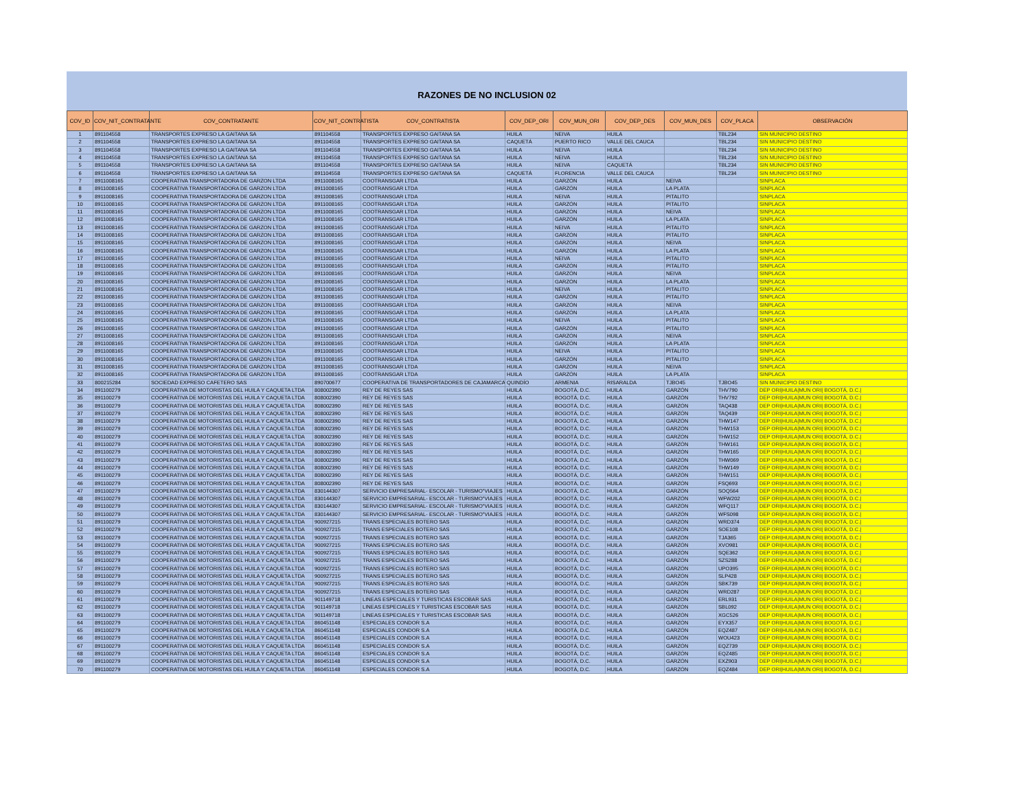RAZONES DE NO INCLUSION 02
| COV_ID | COV_NIT_CONTRATANTE | COV_CONTRATANTE | COV_NIT_CONTRATISTA | COV_CONTRATISTA | COV_DEP_ORI | COV_MUN_ORI | COV_DEP_DES | COV_MUN_DES | COV_PLACA | OBSERVACIÓN |
| --- | --- | --- | --- | --- | --- | --- | --- | --- | --- | --- |
| 1 | 891104558 | TRANSPORTES EXPRESO LA GAITANA SA | 891104558 | TRANSPORTES EXPRESO GAITANA SA | HUILA | NEIVA | HUILA | | TBL234 | SIN MUNICIPIO DESTINO |
| 2 | 891104558 | TRANSPORTES EXPRESO LA GAITANA SA | 891104558 | TRANSPORTES EXPRESO GAITANA SA | CAQUETÁ | PUERTO RICO | VALLE DEL CAUCA | | TBL234 | SIN MUNICIPIO DESTINO |
| 3 | 891104558 | TRANSPORTES EXPRESO LA GAITANA SA | 891104558 | TRANSPORTES EXPRESO GAITANA SA | HUILA | NEIVA | HUILA | | TBL234 | SIN MUNICIPIO DESTINO |
| 4 | 891104558 | TRANSPORTES EXPRESO LA GAITANA SA | 891104558 | TRANSPORTES EXPRESO GAITANA SA | HUILA | NEIVA | HUILA | | TBL234 | SIN MUNICIPIO DESTINO |
| 5 | 891104558 | TRANSPORTES EXPRESO LA GAITANA SA | 891104558 | TRANSPORTES EXPRESO GAITANA SA | HUILA | NEIVA | CAQUETÁ | | TBL234 | SIN MUNICIPIO DESTINO |
| 6 | 891104558 | TRANSPORTES EXPRESO LA GAITANA SA | 891104558 | TRANSPORTES EXPRESO GAITANA SA | CAQUETÁ | FLORENCIA | VALLE DEL CAUCA | | TBL234 | SIN MUNICIPIO DESTINO |
| 7 | 8911008165 | COOPERATIVA TRANSPORTADORA DE GARZON LTDA | 8911008165 | COOTRANSGAR LTDA | HUILA | GARZÓN | HUILA | NEIVA | | SINPLACA |
| 8 | 8911008165 | COOPERATIVA TRANSPORTADORA DE GARZON LTDA | 8911008165 | COOTRANSGAR LTDA | HUILA | GARZÓN | HUILA | LA PLATA | | SINPLACA |
| 9 | 8911008165 | COOPERATIVA TRANSPORTADORA DE GARZON LTDA | 8911008165 | COOTRANSGAR LTDA | HUILA | NEIVA | HUILA | PITALITO | | SINPLACA |
| 10 | 8911008165 | COOPERATIVA TRANSPORTADORA DE GARZON LTDA | 8911008165 | COOTRANSGAR LTDA | HUILA | GARZÓN | HUILA | PITALITO | | SINPLACA |
| 11 | 8911008165 | COOPERATIVA TRANSPORTADORA DE GARZON LTDA | 8911008165 | COOTRANSGAR LTDA | HUILA | GARZÓN | HUILA | NEIVA | | SINPLACA |
| 12 | 8911008165 | COOPERATIVA TRANSPORTADORA DE GARZON LTDA | 8911008165 | COOTRANSGAR LTDA | HUILA | GARZÓN | HUILA | LA PLATA | | SINPLACA |
| 13 | 8911008165 | COOPERATIVA TRANSPORTADORA DE GARZON LTDA | 8911008165 | COOTRANSGAR LTDA | HUILA | NEIVA | HUILA | PITALITO | | SINPLACA |
| 14 | 8911008165 | COOPERATIVA TRANSPORTADORA DE GARZON LTDA | 8911008165 | COOTRANSGAR LTDA | HUILA | GARZÓN | HUILA | PITALITO | | SINPLACA |
| 15 | 8911008165 | COOPERATIVA TRANSPORTADORA DE GARZON LTDA | 8911008165 | COOTRANSGAR LTDA | HUILA | GARZÓN | HUILA | NEIVA | | SINPLACA |
| 16 | 8911008165 | COOPERATIVA TRANSPORTADORA DE GARZON LTDA | 8911008165 | COOTRANSGAR LTDA | HUILA | GARZÓN | HUILA | LA PLATA | | SINPLACA |
| 17 | 8911008165 | COOPERATIVA TRANSPORTADORA DE GARZON LTDA | 8911008165 | COOTRANSGAR LTDA | HUILA | NEIVA | HUILA | PITALITO | | SINPLACA |
| 18 | 8911008165 | COOPERATIVA TRANSPORTADORA DE GARZON LTDA | 8911008165 | COOTRANSGAR LTDA | HUILA | GARZÓN | HUILA | PITALITO | | SINPLACA |
| 19 | 8911008165 | COOPERATIVA TRANSPORTADORA DE GARZON LTDA | 8911008165 | COOTRANSGAR LTDA | HUILA | GARZÓN | HUILA | NEIVA | | SINPLACA |
| 20 | 8911008165 | COOPERATIVA TRANSPORTADORA DE GARZON LTDA | 8911008165 | COOTRANSGAR LTDA | HUILA | GARZÓN | HUILA | LA PLATA | | SINPLACA |
| 21 | 8911008165 | COOPERATIVA TRANSPORTADORA DE GARZON LTDA | 8911008165 | COOTRANSGAR LTDA | HUILA | NEIVA | HUILA | PITALITO | | SINPLACA |
| 22 | 8911008165 | COOPERATIVA TRANSPORTADORA DE GARZON LTDA | 8911008165 | COOTRANSGAR LTDA | HUILA | GARZÓN | HUILA | PITALITO | | SINPLACA |
| 23 | 8911008165 | COOPERATIVA TRANSPORTADORA DE GARZON LTDA | 8911008165 | COOTRANSGAR LTDA | HUILA | GARZÓN | HUILA | NEIVA | | SINPLACA |
| 24 | 8911008165 | COOPERATIVA TRANSPORTADORA DE GARZON LTDA | 8911008165 | COOTRANSGAR LTDA | HUILA | GARZÓN | HUILA | LA PLATA | | SINPLACA |
| 25 | 8911008165 | COOPERATIVA TRANSPORTADORA DE GARZON LTDA | 8911008165 | COOTRANSGAR LTDA | HUILA | NEIVA | HUILA | PITALITO | | SINPLACA |
| 26 | 8911008165 | COOPERATIVA TRANSPORTADORA DE GARZON LTDA | 8911008165 | COOTRANSGAR LTDA | HUILA | GARZÓN | HUILA | PITALITO | | SINPLACA |
| 27 | 8911008165 | COOPERATIVA TRANSPORTADORA DE GARZON LTDA | 8911008165 | COOTRANSGAR LTDA | HUILA | GARZÓN | HUILA | NEIVA | | SINPLACA |
| 28 | 8911008165 | COOPERATIVA TRANSPORTADORA DE GARZON LTDA | 8911008165 | COOTRANSGAR LTDA | HUILA | GARZÓN | HUILA | LA PLATA | | SINPLACA |
| 29 | 8911008165 | COOPERATIVA TRANSPORTADORA DE GARZON LTDA | 8911008165 | COOTRANSGAR LTDA | HUILA | NEIVA | HUILA | PITALITO | | SINPLACA |
| 30 | 8911008165 | COOPERATIVA TRANSPORTADORA DE GARZON LTDA | 8911008165 | COOTRANSGAR LTDA | HUILA | GARZÓN | HUILA | PITALITO | | SINPLACA |
| 31 | 8911008165 | COOPERATIVA TRANSPORTADORA DE GARZON LTDA | 8911008165 | COOTRANSGAR LTDA | HUILA | GARZÓN | HUILA | NEIVA | | SINPLACA |
| 32 | 8911008165 | COOPERATIVA TRANSPORTADORA DE GARZON LTDA | 8911008165 | COOTRANSGAR LTDA | HUILA | GARZÓN | HUILA | LA PLATA | | SINPLACA |
| 33 | 800215284 | SOCIEDAD EXPRESO CAFETERO SAS | 890700677 | COOPERATIVA DE TRANSPORTADORES DE CAJAMARCA | QUINDÍO | ARMENIA | RISARALDA | TJBO45 | TJBO45 | SIN MUNICIPIO DESTINO |
| 34 | 891100279 | COOPERATIVA DE MOTORISTAS DEL HUILA Y CAQUETA LTDA | 808002390 | REY DE REYES SAS | HUILA | BOGOTÁ, D.C. | HUILA | GARZÓN | THV790 | DEP ORI/HUILA/MUN ORI/ BOGOTÁ, D.C./ |
| 35 | 891100279 | COOPERATIVA DE MOTORISTAS DEL HUILA Y CAQUETA LTDA | 808002390 | REY DE REYES SAS | HUILA | BOGOTÁ, D.C. | HUILA | GARZÓN | THV792 | DEP ORI/HUILA/MUN ORI/ BOGOTÁ, D.C./ |
| 36 | 891100279 | COOPERATIVA DE MOTORISTAS DEL HUILA Y CAQUETA LTDA | 808002390 | REY DE REYES SAS | HUILA | BOGOTÁ, D.C. | HUILA | GARZÓN | TAQ438 | DEP ORI/HUILA/MUN ORI/ BOGOTÁ, D.C./ |
| 37 | 891100279 | COOPERATIVA DE MOTORISTAS DEL HUILA Y CAQUETA LTDA | 808002390 | REY DE REYES SAS | HUILA | BOGOTÁ, D.C. | HUILA | GARZÓN | TAQ439 | DEP ORI/HUILA/MUN ORI/ BOGOTÁ, D.C./ |
| 38 | 891100279 | COOPERATIVA DE MOTORISTAS DEL HUILA Y CAQUETA LTDA | 808002390 | REY DE REYES SAS | HUILA | BOGOTÁ, D.C. | HUILA | GARZÓN | THW147 | DEP ORI/HUILA/MUN ORI/ BOGOTÁ, D.C./ |
| 39 | 891100279 | COOPERATIVA DE MOTORISTAS DEL HUILA Y CAQUETA LTDA | 808002390 | REY DE REYES SAS | HUILA | BOGOTÁ, D.C. | HUILA | GARZÓN | THW153 | DEP ORI/HUILA/MUN ORI/ BOGOTÁ, D.C./ |
| 40 | 891100279 | COOPERATIVA DE MOTORISTAS DEL HUILA Y CAQUETA LTDA | 808002390 | REY DE REYES SAS | HUILA | BOGOTÁ, D.C. | HUILA | GARZÓN | THW152 | DEP ORI/HUILA/MUN ORI/ BOGOTÁ, D.C./ |
| 41 | 891100279 | COOPERATIVA DE MOTORISTAS DEL HUILA Y CAQUETA LTDA | 808002390 | REY DE REYES SAS | HUILA | BOGOTÁ, D.C. | HUILA | GARZÓN | THW161 | DEP ORI/HUILA/MUN ORI/ BOGOTÁ, D.C./ |
| 42 | 891100279 | COOPERATIVA DE MOTORISTAS DEL HUILA Y CAQUETA LTDA | 808002390 | REY DE REYES SAS | HUILA | BOGOTÁ, D.C. | HUILA | GARZÓN | THW165 | DEP ORI/HUILA/MUN ORI/ BOGOTÁ, D.C./ |
| 43 | 891100279 | COOPERATIVA DE MOTORISTAS DEL HUILA Y CAQUETA LTDA | 808002390 | REY DE REYES SAS | HUILA | BOGOTÁ, D.C. | HUILA | GARZÓN | THW069 | DEP ORI/HUILA/MUN ORI/ BOGOTÁ, D.C./ |
| 44 | 891100279 | COOPERATIVA DE MOTORISTAS DEL HUILA Y CAQUETA LTDA | 808002390 | REY DE REYES SAS | HUILA | BOGOTÁ, D.C. | HUILA | GARZÓN | THW149 | DEP ORI/HUILA/MUN ORI/ BOGOTÁ, D.C./ |
| 45 | 891100279 | COOPERATIVA DE MOTORISTAS DEL HUILA Y CAQUETA LTDA | 808002390 | REY DE REYES SAS | HUILA | BOGOTÁ, D.C. | HUILA | GARZÓN | THW151 | DEP ORI/HUILA/MUN ORI/ BOGOTÁ, D.C./ |
| 46 | 891100279 | COOPERATIVA DE MOTORISTAS DEL HUILA Y CAQUETA LTDA | 808002390 | REY DE REYES SAS | HUILA | BOGOTÁ, D.C. | HUILA | GARZÓN | FSQ693 | DEP ORI/HUILA/MUN ORI/ BOGOTÁ, D.C./ |
| 47 | 891100279 | COOPERATIVA DE MOTORISTAS DEL HUILA Y CAQUETA LTDA | 830144307 | SERVICIO EMPRESARIAL- ESCOLAR - TURISMO"VIAJES | HUILA | BOGOTÁ, D.C. | HUILA | GARZÓN | SOQ564 | DEP ORI/HUILA/MUN ORI/ BOGOTÁ, D.C./ |
| 48 | 891100279 | COOPERATIVA DE MOTORISTAS DEL HUILA Y CAQUETA LTDA | 830144307 | SERVICIO EMPRESARIAL- ESCOLAR - TURISMO"VIAJES | HUILA | BOGOTÁ, D.C. | HUILA | GARZÓN | WFW202 | DEP ORI/HUILA/MUN ORI/ BOGOTÁ, D.C./ |
| 49 | 891100279 | COOPERATIVA DE MOTORISTAS DEL HUILA Y CAQUETA LTDA | 830144307 | SERVICIO EMPRESARIAL- ESCOLAR - TURISMO"VIAJES | HUILA | BOGOTÁ, D.C. | HUILA | GARZÓN | WFQ117 | DEP ORI/HUILA/MUN ORI/ BOGOTÁ, D.C./ |
| 50 | 891100279 | COOPERATIVA DE MOTORISTAS DEL HUILA Y CAQUETA LTDA | 830144307 | SERVICIO EMPRESARIAL- ESCOLAR - TURISMO"VIAJES | HUILA | BOGOTÁ, D.C. | HUILA | GARZÓN | WFS098 | DEP ORI/HUILA/MUN ORI/ BOGOTÁ, D.C./ |
| 51 | 891100279 | COOPERATIVA DE MOTORISTAS DEL HUILA Y CAQUETA LTDA | 900927215 | TRANS ESPECIALES BOTERO SAS | HUILA | BOGOTÁ, D.C. | HUILA | GARZÓN | WRD374 | DEP ORI/HUILA/MUN ORI/ BOGOTÁ, D.C./ |
| 52 | 891100279 | COOPERATIVA DE MOTORISTAS DEL HUILA Y CAQUETA LTDA | 900927215 | TRANS ESPECIALES BOTERO SAS | HUILA | BOGOTÁ, D.C. | HUILA | GARZÓN | SOE108 | DEP ORI/HUILA/MUN ORI/ BOGOTÁ, D.C./ |
| 53 | 891100279 | COOPERATIVA DE MOTORISTAS DEL HUILA Y CAQUETA LTDA | 900927215 | TRANS ESPECIALES BOTERO SAS | HUILA | BOGOTÁ, D.C. | HUILA | GARZÓN | TJA365 | DEP ORI/HUILA/MUN ORI/ BOGOTÁ, D.C./ |
| 54 | 891100279 | COOPERATIVA DE MOTORISTAS DEL HUILA Y CAQUETA LTDA | 900927215 | TRANS ESPECIALES BOTERO SAS | HUILA | BOGOTÁ, D.C. | HUILA | GARZÓN | XVO981 | DEP ORI/HUILA/MUN ORI/ BOGOTÁ, D.C./ |
| 55 | 891100279 | COOPERATIVA DE MOTORISTAS DEL HUILA Y CAQUETA LTDA | 900927215 | TRANS ESPECIALES BOTERO SAS | HUILA | BOGOTÁ, D.C. | HUILA | GARZÓN | SQE362 | DEP ORI/HUILA/MUN ORI/ BOGOTÁ, D.C./ |
| 56 | 891100279 | COOPERATIVA DE MOTORISTAS DEL HUILA Y CAQUETA LTDA | 900927215 | TRANS ESPECIALES BOTERO SAS | HUILA | BOGOTÁ, D.C. | HUILA | GARZÓN | SZS288 | DEP ORI/HUILA/MUN ORI/ BOGOTÁ, D.C./ |
| 57 | 891100279 | COOPERATIVA DE MOTORISTAS DEL HUILA Y CAQUETA LTDA | 900927215 | TRANS ESPECIALES BOTERO SAS | HUILA | BOGOTÁ, D.C. | HUILA | GARZÓN | UPO395 | DEP ORI/HUILA/MUN ORI/ BOGOTÁ, D.C./ |
| 58 | 891100279 | COOPERATIVA DE MOTORISTAS DEL HUILA Y CAQUETA LTDA | 900927215 | TRANS ESPECIALES BOTERO SAS | HUILA | BOGOTÁ, D.C. | HUILA | GARZÓN | SLP428 | DEP ORI/HUILA/MUN ORI/ BOGOTÁ, D.C./ |
| 59 | 891100279 | COOPERATIVA DE MOTORISTAS DEL HUILA Y CAQUETA LTDA | 900927215 | TRANS ESPECIALES BOTERO SAS | HUILA | BOGOTÁ, D.C. | HUILA | GARZÓN | SBK739 | DEP ORI/HUILA/MUN ORI/ BOGOTÁ, D.C./ |
| 60 | 891100279 | COOPERATIVA DE MOTORISTAS DEL HUILA Y CAQUETA LTDA | 900927215 | TRANS ESPECIALES BOTERO SAS | HUILA | BOGOTÁ, D.C. | HUILA | GARZÓN | WRD287 | DEP ORI/HUILA/MUN ORI/ BOGOTÁ, D.C./ |
| 61 | 891100279 | COOPERATIVA DE MOTORISTAS DEL HUILA Y CAQUETA LTDA | 901149718 | LINEAS ESPECIALES Y TURISTICAS ESCOBAR SAS | HUILA | BOGOTÁ, D.C. | HUILA | GARZÓN | ERL931 | DEP ORI/HUILA/MUN ORI/ BOGOTÁ, D.C./ |
| 62 | 891100279 | COOPERATIVA DE MOTORISTAS DEL HUILA Y CAQUETA LTDA | 901149718 | LINEAS ESPECIALES Y TURISTICAS ESCOBAR SAS | HUILA | BOGOTÁ, D.C. | HUILA | GARZÓN | SBL092 | DEP ORI/HUILA/MUN ORI/ BOGOTÁ, D.C./ |
| 63 | 891100279 | COOPERATIVA DE MOTORISTAS DEL HUILA Y CAQUETA LTDA | 901149718 | LINEAS ESPECIALES Y TURISTICAS ESCOBAR SAS | HUILA | BOGOTÁ, D.C. | HUILA | GARZÓN | XGC526 | DEP ORI/HUILA/MUN ORI/ BOGOTÁ, D.C./ |
| 64 | 891100279 | COOPERATIVA DE MOTORISTAS DEL HUILA Y CAQUETA LTDA | 860451148 | ESPECIALES CONDOR S.A | HUILA | BOGOTÁ, D.C. | HUILA | GARZÓN | EYX357 | DEP ORI/HUILA/MUN ORI/ BOGOTÁ, D.C./ |
| 65 | 891100279 | COOPERATIVA DE MOTORISTAS DEL HUILA Y CAQUETA LTDA | 860451148 | ESPECIALES CONDOR S.A | HUILA | BOGOTÁ, D.C. | HUILA | GARZÓN | EQZ487 | DEP ORI/HUILA/MUN ORI/ BOGOTÁ, D.C./ |
| 66 | 891100279 | COOPERATIVA DE MOTORISTAS DEL HUILA Y CAQUETA LTDA | 860451148 | ESPECIALES CONDOR S.A | HUILA | BOGOTÁ, D.C. | HUILA | GARZÓN | WOU423 | DEP ORI/HUILA/MUN ORI/ BOGOTÁ, D.C./ |
| 67 | 891100279 | COOPERATIVA DE MOTORISTAS DEL HUILA Y CAQUETA LTDA | 860451148 | ESPECIALES CONDOR S.A | HUILA | BOGOTÁ, D.C. | HUILA | GARZÓN | EQZ739 | DEP ORI/HUILA/MUN ORI/ BOGOTÁ, D.C./ |
| 68 | 891100279 | COOPERATIVA DE MOTORISTAS DEL HUILA Y CAQUETA LTDA | 860451148 | ESPECIALES CONDOR S.A | HUILA | BOGOTÁ, D.C. | HUILA | GARZÓN | EQZ485 | DEP ORI/HUILA/MUN ORI/ BOGOTÁ, D.C./ |
| 69 | 891100279 | COOPERATIVA DE MOTORISTAS DEL HUILA Y CAQUETA LTDA | 860451148 | ESPECIALES CONDOR S.A | HUILA | BOGOTÁ, D.C. | HUILA | GARZÓN | EXZ903 | DEP ORI/HUILA/MUN ORI/ BOGOTÁ, D.C./ |
| 70 | 891100279 | COOPERATIVA DE MOTORISTAS DEL HUILA Y CAQUETA LTDA | 860451148 | ESPECIALES CONDOR S.A | HUILA | BOGOTÁ, D.C. | HUILA | GARZÓN | EQZ484 | DEP ORI/HUILA/MUN ORI/ BOGOTÁ, D.C./ |